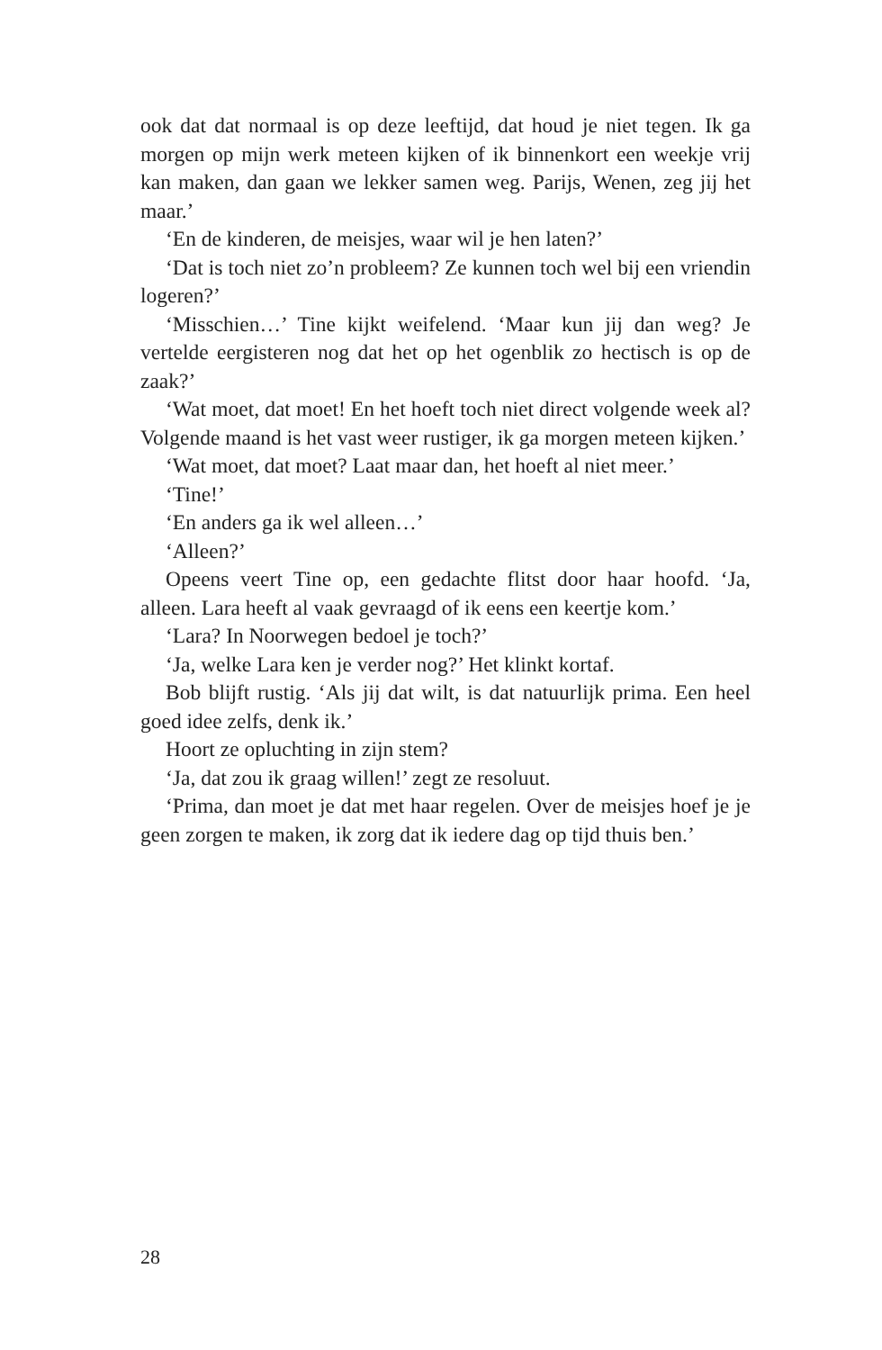ook dat dat normaal is op deze leeftijd, dat houd je niet tegen. Ik ga morgen op mijn werk meteen kijken of ik binnenkort een weekje vrij kan maken, dan gaan we lekker samen weg. Parijs, Wenen, zeg jij het maar.’
‘En de kinderen, de meisjes, waar wil je hen laten?’
‘Dat is toch niet zo’n probleem? Ze kunnen toch wel bij een vriendin logeren?’
‘Misschien…’ Tine kijkt weifelend. ‘Maar kun jij dan weg? Je vertelde eergisteren nog dat het op het ogenblik zo hectisch is op de zaak?’
‘Wat moet, dat moet! En het hoeft toch niet direct volgende week al? Volgende maand is het vast weer rustiger, ik ga morgen meteen kijken.’
‘Wat moet, dat moet? Laat maar dan, het hoeft al niet meer.’
‘Tine!’
‘En anders ga ik wel alleen…’
‘Alleen?’
Opeens veert Tine op, een gedachte flitst door haar hoofd. ‘Ja, alleen. Lara heeft al vaak gevraagd of ik eens een keertje kom.’
‘Lara? In Noorwegen bedoel je toch?’
‘Ja, welke Lara ken je verder nog?’ Het klinkt kortaf.
Bob blijft rustig. ‘Als jij dat wilt, is dat natuurlijk prima. Een heel goed idee zelfs, denk ik.’
Hoort ze opluchting in zijn stem?
‘Ja, dat zou ik graag willen!’ zegt ze resoluut.
‘Prima, dan moet je dat met haar regelen. Over de meisjes hoef je je geen zorgen te maken, ik zorg dat ik iedere dag op tijd thuis ben.’
28